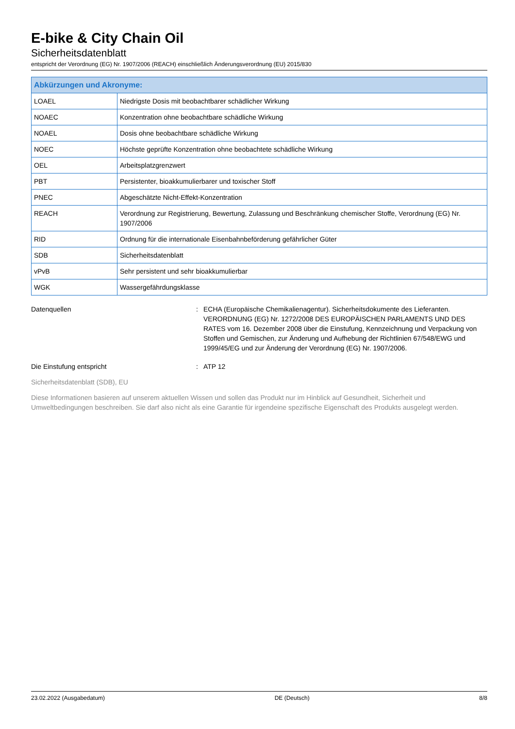E-bike & City Chain Oil
Sicherheitsdatenblatt
entspricht der Verordnung (EG) Nr. 1907/2006 (REACH) einschließlich Änderungsverordnung (EU) 2015/830
| Abkürzungen und Akronyme: | |
| --- | --- |
| LOAEL | Niedrigste Dosis mit beobachtbarer schädlicher Wirkung |
| NOAEC | Konzentration ohne beobachtbare schädliche Wirkung |
| NOAEL | Dosis ohne beobachtbare schädliche Wirkung |
| NOEC | Höchste geprüfte Konzentration ohne beobachtete schädliche Wirkung |
| OEL | Arbeitsplatzgrenzwert |
| PBT | Persistenter, bioakkumulierbarer und toxischer Stoff |
| PNEC | Abgeschätzte Nicht-Effekt-Konzentration |
| REACH | Verordnung zur Registrierung, Bewertung, Zulassung und Beschränkung chemischer Stoffe, Verordnung (EG) Nr. 1907/2006 |
| RID | Ordnung für die internationale Eisenbahnbeförderung gefährlicher Güter |
| SDB | Sicherheitsdatenblatt |
| vPvB | Sehr persistent und sehr bioakkumulierbar |
| WGK | Wassergefährdungsklasse |
Datenquellen : ECHA (Europäische Chemikalienagentur). Sicherheitsdokumente des Lieferanten. VERORDNUNG (EG) Nr. 1272/2008 DES EUROPÄISCHEN PARLAMENTS UND DES RATES vom 16. Dezember 2008 über die Einstufung, Kennzeichnung und Verpackung von Stoffen und Gemischen, zur Änderung und Aufhebung der Richtlinien 67/548/EWG und 1999/45/EG und zur Änderung der Verordnung (EG) Nr. 1907/2006.
Die Einstufung entspricht : ATP 12
Sicherheitsdatenblatt (SDB), EU
Diese Informationen basieren auf unserem aktuellen Wissen und sollen das Produkt nur im Hinblick auf Gesundheit, Sicherheit und Umweltbedingungen beschreiben. Sie darf also nicht als eine Garantie für irgendeine spezifische Eigenschaft des Produkts ausgelegt werden.
23.02.2022 (Ausgabedatum) DE (Deutsch) 8/8